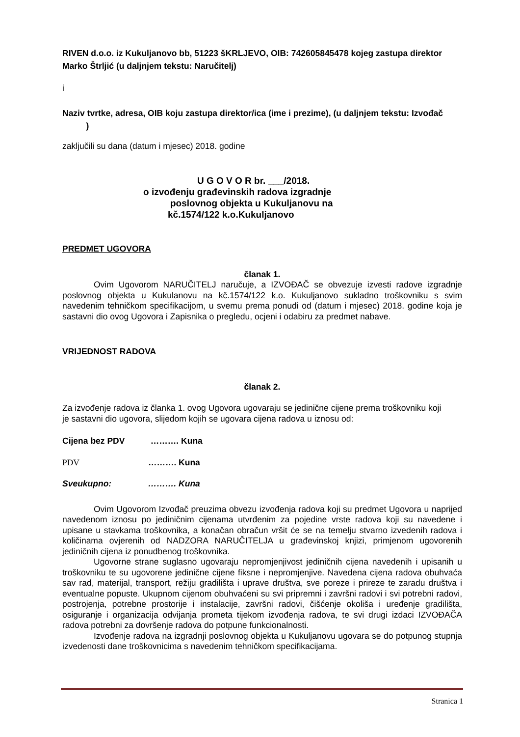RIVEN d.o.o. iz Kukuljanovo bb, 51223 šKRLJEVO, OIB: 742605845478 kojeg zastupa direktor Marko Štrljić (u daljnjem tekstu: Naručitelj)
i
Naziv tvrtke, adresa, OIB koju zastupa direktor/ica (ime i prezime), (u daljnjem tekstu: Izvođač )
zaključili su dana (datum i mjesec) 2018. godine
U G O V O R br. ___/2018.
o izvođenju građevinskih radova izgradnje
poslovnog objekta u Kukuljanovu na
kč.1574/122 k.o.Kukuljanovo
PREDMET UGOVORA
članak 1.
Ovim Ugovorom NARUČITELJ naručuje, a IZVOĐAČ se obvezuje izvesti radove izgradnje poslovnog objekta u Kukulanovu na kč.1574/122 k.o. Kukuljanovo sukladno troškovniku s svim navedenim tehničkom specifikacijom, u svemu prema ponudi od (datum i mjesec) 2018. godine koja je sastavni dio ovog Ugovora i Zapisnika o pregledu, ocjeni i odabiru za predmet nabave.
VRIJEDNOST RADOVA
članak 2.
Za izvođenje radova iz članka 1. ovog Ugovora ugovaraju se jedinične cijene prema troškovniku koji je sastavni dio ugovora, slijedom kojih se ugovara cijena radova u iznosu od:
Cijena bez PDV ………. Kuna
PDV ………. Kuna
Sveukupno: ………. Kuna
Ovim Ugovorom Izvođač preuzima obvezu izvođenja radova koji su predmet Ugovora u naprijed navedenom iznosu po jediničnim cijenama utvrđenim za pojedine vrste radova koji su navedene i upisane u stavkama troškovnika, a konačan obračun vršit će se na temelju stvarno izvedenih radova i količinama ovjerenih od NADZORA NARUČITELJA u građevinskoj knjizi, primjenom ugovorenih jediničnih cijena iz ponudbenog troškovnika.
Ugovorne strane suglasno ugovaraju nepromjenjivost jediničnih cijena navedenih i upisanih u troškovniku te su ugovorene jedinične cijene fiksne i nepromjenjive. Navedena cijena radova obuhvaća sav rad, materijal, transport, režiju gradilišta i uprave društva, sve poreze i prireze te zaradu društva i eventualne popuste. Ukupnom cijenom obuhvaćeni su svi pripremni i završni radovi i svi potrebni radovi, postrojenja, potrebne prostorije i instalacije, završni radovi, čišćenje okoliša i uređenje gradilišta, osiguranje i organizacija odvijanja prometa tijekom izvođenja radova, te svi drugi izdaci IZVOĐAČA radova potrebni za dovršenje radova do potpune funkcionalnosti.
Izvođenje radova na izgradnji poslovnog objekta u Kukuljanovu ugovara se do potpunog stupnja izvedenosti dane troškovnicima s navedenim tehničkom specifikacijama.
Stranica 1